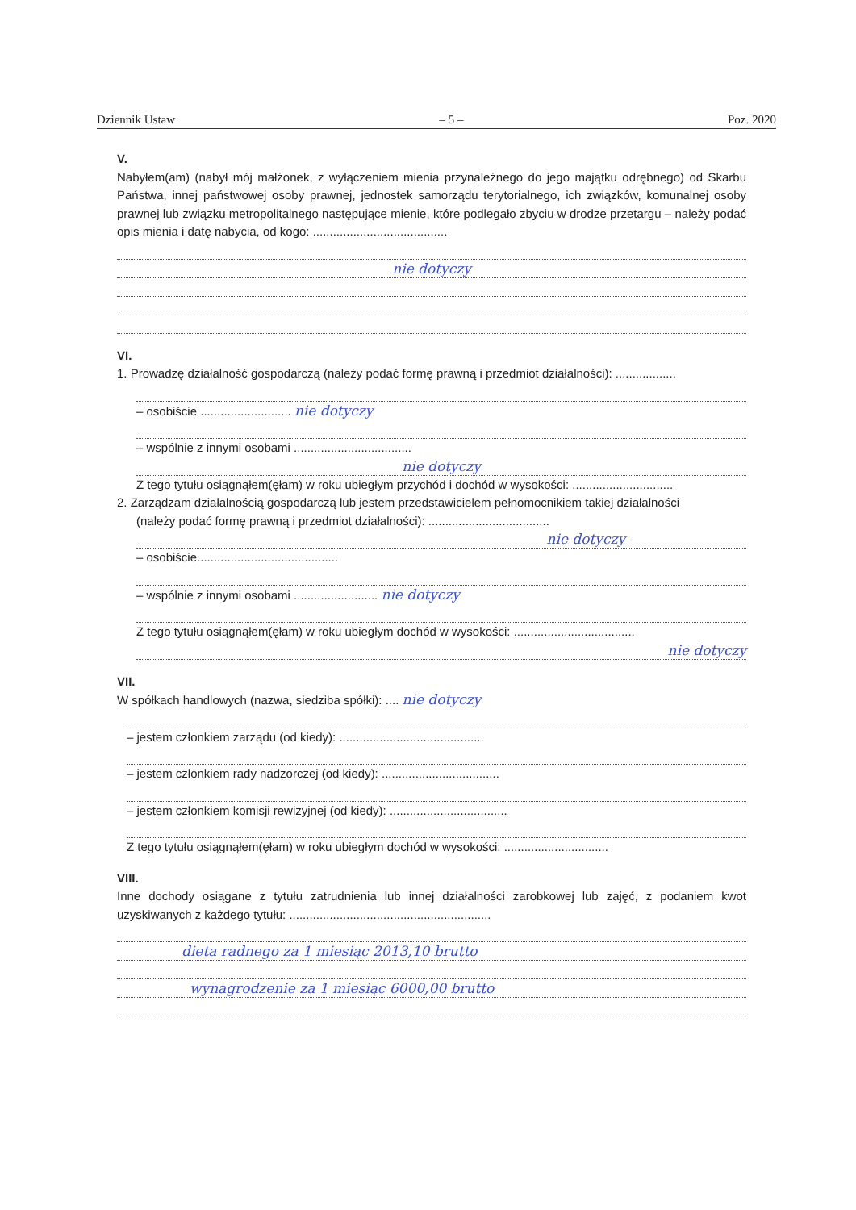Dziennik Ustaw – 5 – Poz. 2020
V.
Nabyłem(am) (nabył mój małżonek, z wyłączeniem mienia przynależnego do jego majątku odrębnego) od Skarbu Państwa, innej państwowej osoby prawnej, jednostek samorządu terytorialnego, ich związków, komunalnej osoby prawnej lub związku metropolitalnego następujące mienie, które podlegało zbyciu w drodze przetargu – należy podać opis mienia i datę nabycia, od kogo: ........................................
nie dotyczy
VI.
1. Prowadzę działalność gospodarczą (należy podać formę prawną i przedmiot działalności): ..................
– osobiście ........................... nie dotyczy
– wspólnie z innymi osobami ...................................
nie dotyczy
Z tego tytułu osiągnąłem(ęłam) w roku ubiegłym przychód i dochód w wysokości: ..............................
2. Zarządzam działalnością gospodarczą lub jestem przedstawicielem pełnomocnikiem takiej działalności
(należy podać formę prawną i przedmiot działalności): ....................................
nie dotyczy
– osobiście..........................................
– wspólnie z innymi osobami ......................... nie dotyczy
Z tego tytułu osiągnąłem(ęłam) w roku ubiegłym dochód w wysokości: ....................................
nie dotyczy
VII.
W spółkach handlowych (nazwa, siedziba spółki): .... nie dotyczy
– jestem członkiem zarządu (od kiedy): ...........................................
– jestem członkiem rady nadzorczej (od kiedy): ...................................
– jestem członkiem komisji rewizyjnej (od kiedy): ...................................
Z tego tytułu osiągnąłem(ęłam) w roku ubiegłym dochód w wysokości: ...............................
VIII.
Inne dochody osiągane z tytułu zatrudnienia lub innej działalności zarobkowej lub zajęć, z podaniem kwot uzyskiwanych z każdego tytułu: ............................................................
dieta radnego za 1 miesiąc 2013,10 brutto
wynagrodzenie za 1 miesiąc 6000,00 brutto